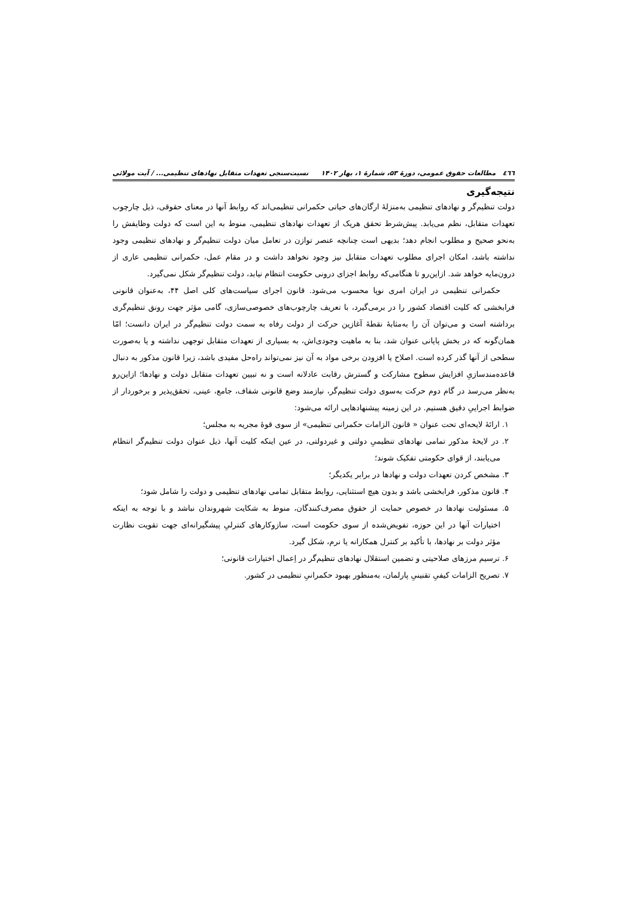٤٦٦ مطالعات حقوق عمومی، دورهٔ ۵۳، شمارهٔ ۱، بهار ۱۴۰۲ نسبت‌سنجی تعهدات متقابل نهادهای تنظیمی... / آیت مولائی
نتیجه‌گیری
دولت تنظیم‌گر و نهادهای تنظیمی به‌منزلهٔ ارگان‌های حیاتی حکمرانی تنظیمی‌اند که روابط آنها در معنای حقوقی، ذیل چارچوب تعهدات متقابل، نظم می‌یابد. پیش‌شرط تحقق هریک از تعهدات نهادهای تنظیمی، منوط به این است که دولت وظایفش را به‌نحو صحیح و مطلوب انجام دهد؛ بدیهی است چنانچه عنصر توازن در تعامل میان دولت تنظیم‌گر و نهادهای تنظیمی وجود نداشته باشد، امکان اجرای مطلوب تعهدات متقابل نیز وجود نخواهد داشت و در مقام عمل، حکمرانی تنظیمی عاری از درون‌مایه خواهد شد. ازاین‌رو تا هنگامی‌که روابط اجزای درونی حکومت انتظام نیابد، دولت تنظیم‌گر شکل نمی‌گیرد.
حکمرانی تنظیمی در ایران امری نوپا محسوب می‌شود. قانون اجرای سیاست‌های کلی اصل ۴۴، به‌عنوان قانونی فرابخشی که کلیت اقتصاد کشور را در برمی‌گیرد، با تعریف چارچوب‌های خصوصی‌سازی، گامی مؤثر جهت رونق تنظیم‌گری برداشته است و می‌توان آن را به‌مثابهٔ نقطهٔ آغازین حرکت از دولت رفاه به سمت دولت تنظیم‌گر در ایران دانست؛ امّا همان‌گونه که در بخش پایانی عنوان شد، بنا به ماهیت وجودی‌اش، به بسیاری از تعهدات متقابل توجهی نداشته و یا به‌صورت سطحی از آنها گذر کرده است. اصلاح یا افزودن برخی مواد به آن نیز نمی‌تواند راه‌حل مفیدی باشد، زیرا قانون مذکور به دنبال قاعده‌مندسازیِ افزایش سطوح مشارکت و گسترش رقابت عادلانه است و نه تبیین تعهدات متقابل دولت و نهادها؛ ازاین‌رو به‌نظر می‌رسد در گام دوم حرکت به‌سوی دولت تنظیم‌گر، نیازمند وضع قانونی شفاف، جامع، عینی، تحقق‌پذیر و برخوردار از ضوابط اجراییِ دقیق هستیم. در این زمینه پیشنهادهایی ارائه می‌شود:
۱. ارائهٔ لایحه‌ای تحت عنوان « قانون الزامات حکمرانی تنظیمی» از سوی قوهٔ مجریه به مجلس؛
۲. در لایحهٔ مذکور تمامی نهادهای تنظیمیِ دولتی و غیردولتی، در عین اینکه کلیت آنها، ذیل عنوان دولت تنظیم‌گر انتظام می‌یابند، از قوای حکومتی تفکیک شوند؛
۳. مشخص کردن تعهدات دولت و نهادها در برابر یکدیگر؛
۴. قانون مذکور، فرابخشی باشد و بدون هیچ استثنایی، روابط متقابل تمامی نهادهای تنظیمی و دولت را شامل شود؛
۵. مسئولیت نهادها در خصوص حمایت از حقوق مصرف‌کنندگان، منوط به شکایت شهروندان نباشد و با توجه به اینکه اختیارات آنها در این حوزه، تفویض‌شده از سوی حکومت است، سازوکارهای کنترلیِ پیشگیرانه‌ای جهت تقویت نظارت مؤثر دولت بر نهادها، با تأکید بر کنترل همکارانه یا نرم، شکل گیرد.
۶. ترسیم مرزهای صلاحیتی و تضمین استقلال نهادهای تنظیم‌گر در اِعمال اختیارات قانونی؛
۷. تصریح الزامات کیفیِ تقنینیِ پارلمان، به‌منظور بهبود حکمرانیِ تنظیمی در کشور.